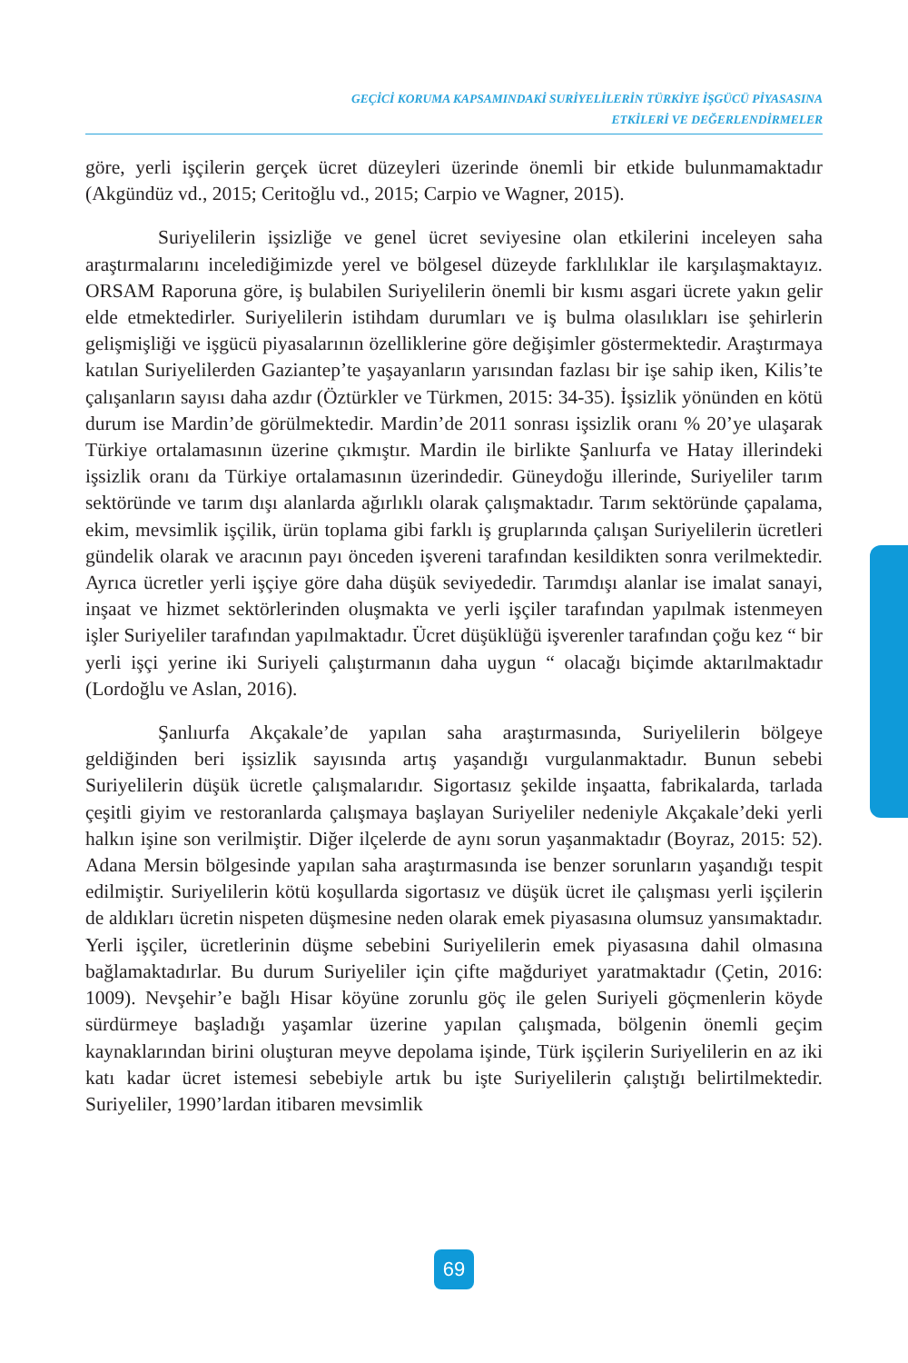GEÇİCİ KORUMA KAPSAMINDAKİ SURİYELİLERİN TÜRKİYE İŞGÜCÜ PİYASASINA
ETKİLERİ VE DEĞERLENDİRMELER
göre, yerli işçilerin gerçek ücret düzeyleri üzerinde önemli bir etkide bulunmamaktadır (Akgündüz vd., 2015; Ceritoğlu vd., 2015; Carpio ve Wagner, 2015).
Suriyelilerin işsizliğe ve genel ücret seviyesine olan etkilerini inceleyen saha araştırmalarını incelediğimizde yerel ve bölgesel düzeyde farklılıklar ile karşılaşmaktayız. ORSAM Raporuna göre, iş bulabilen Suriyelilerin önemli bir kısmı asgari ücrete yakın gelir elde etmektedirler. Suriyelilerin istihdam durumları ve iş bulma olasılıkları ise şehirlerin gelişmişliği ve işgücü piyasalarının özelliklerine göre değişimler göstermektedir. Araştırmaya katılan Suriyelilerden Gaziantep’te yaşayanların yarısından fazlası bir işe sahip iken, Kilis’te çalışanların sayısı daha azdır (Öztürkler ve Türkmen, 2015: 34-35). İşsizlik yönünden en kötü durum ise Mardin’de görülmektedir. Mardin’de 2011 sonrası işsizlik oranı % 20’ye ulaşarak Türkiye ortalamasının üzerine çıkmıştır. Mardin ile birlikte Şanlıurfa ve Hatay illerindeki işsizlik oranı da Türkiye ortalamasının üzerindedir. Güneydoğu illerinde, Suriyeliler tarım sektöründe ve tarım dışı alanlarda ağırlıklı olarak çalışmaktadır. Tarım sektöründe çapalama, ekim, mevsimlik işçilik, ürün toplama gibi farklı iş gruplarında çalışan Suriyelilerin ücretleri gündelik olarak ve aracının payı önceden işvereni tarafından kesildikten sonra verilmektedir. Ayrıca ücretler yerli işçiye göre daha düşük seviyededir. Tarımdışı alanlar ise imalat sanayi, inşaat ve hizmet sektörlerinden oluşmakta ve yerli işçiler tarafından yapılmak istenmeyen işler Suriyeliler tarafından yapılmaktadır. Ücret düşüklüğü işverenler tarafından çoğu kez “ bir yerli işçi yerine iki Suriyeli çalıştırmanın daha uygun “ olacağı biçimde aktarılmaktadır (Lordoğlu ve Aslan, 2016).
Şanlıurfa Akçakale’de yapılan saha araştırmasında, Suriyelilerin bölgeye geldiğinden beri işsizlik sayısında artış yaşandığı vurgulanmaktadır. Bunun sebebi Suriyelilerin düşük ücretle çalışmalarıdır. Sigortasız şekilde inşaatta, fabrikalarda, tarlada çeşitli giyim ve restoranlarda çalışmaya başlayan Suriyeliler nedeniyle Akçakale’deki yerli halkın işine son verilmiştir. Diğer ilçelerde de aynı sorun yaşanmaktadır (Boyraz, 2015: 52). Adana Mersin bölgesinde yapılan saha araştırmasında ise benzer sorunların yaşandığı tespit edilmiştir. Suriyelilerin kötü koşullarda sigortasız ve düşük ücret ile çalışması yerli işçilerin de aldıkları ücretin nispeten düşmesine neden olarak emek piyasasına olumsuz yansımaktadır. Yerli işçiler, ücretlerinin düşme sebebini Suriyelilerin emek piyasasına dahil olmasına bağlamaktadırlar. Bu durum Suriyeliler için çifte mağduriyet yaratmaktadır (Çetin, 2016: 1009). Nevşehir’e bağlı Hisar köyüne zorunlu göç ile gelen Suriyeli göçmenlerin köyde sürdürmeye başladığı yaşamlar üzerine yapılan çalışmada, bölgenin önemli geçim kaynaklarından birini oluşturan meyve depolama işinde, Türk işçilerin Suriyelilerin en az iki katı kadar ücret istemesi sebebiyle artık bu işte Suriyelilerin çalıştığı belirtilmektedir. Suriyeliler, 1990’lardan itibaren mevsimlik
69